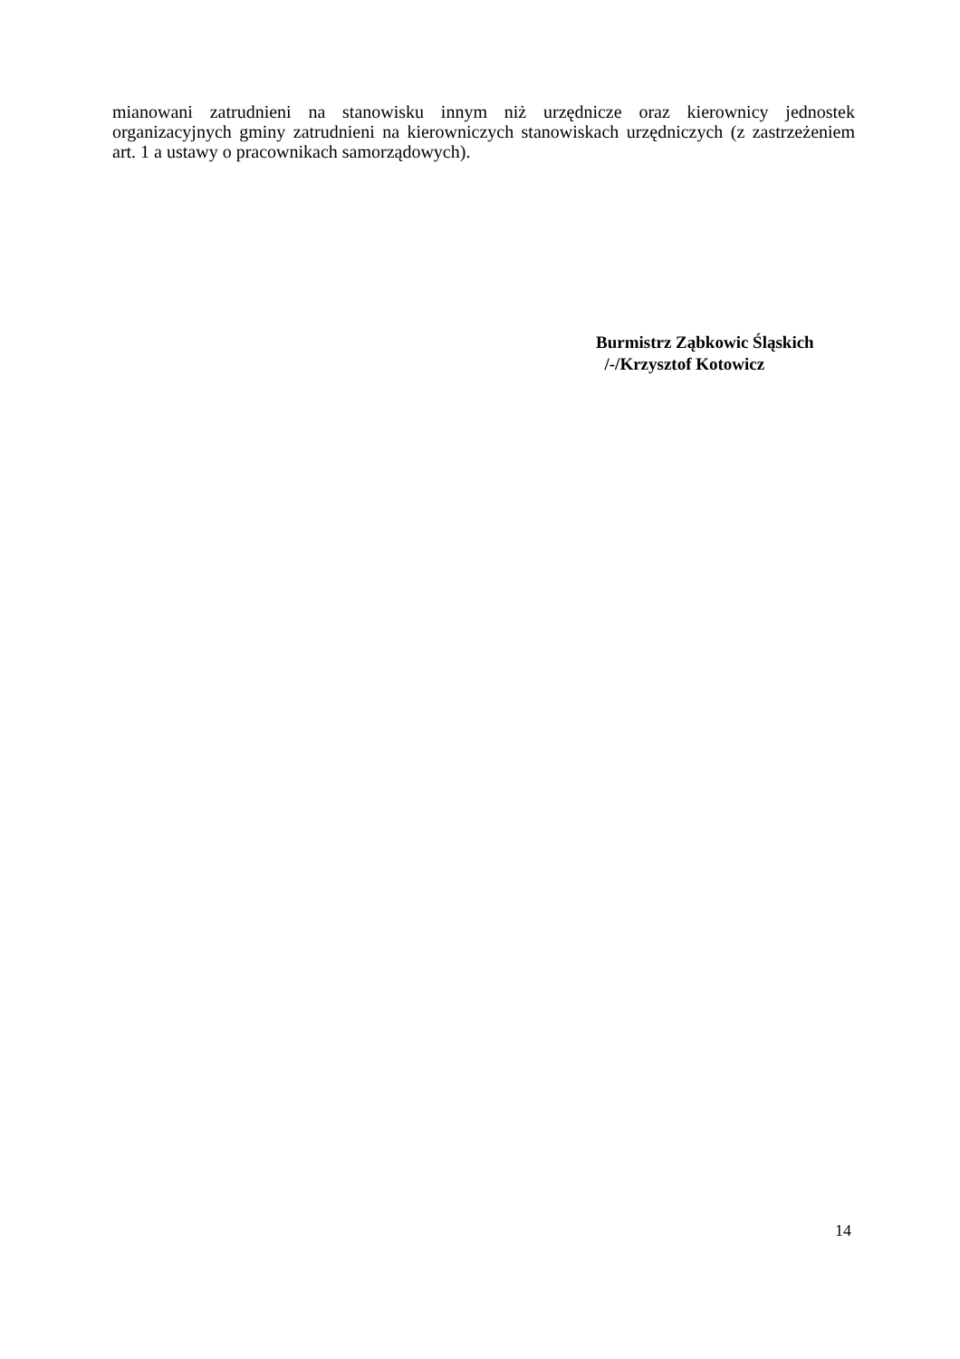mianowani zatrudnieni na stanowisku innym niż urzędnicze oraz kierownicy jednostek organizacyjnych gminy zatrudnieni na kierowniczych stanowiskach urzędniczych (z zastrzeżeniem art. 1 a ustawy o pracownikach samorządowych).
Burmistrz Ząbkowic Śląskich
/-/Krzysztof Kotowicz
14